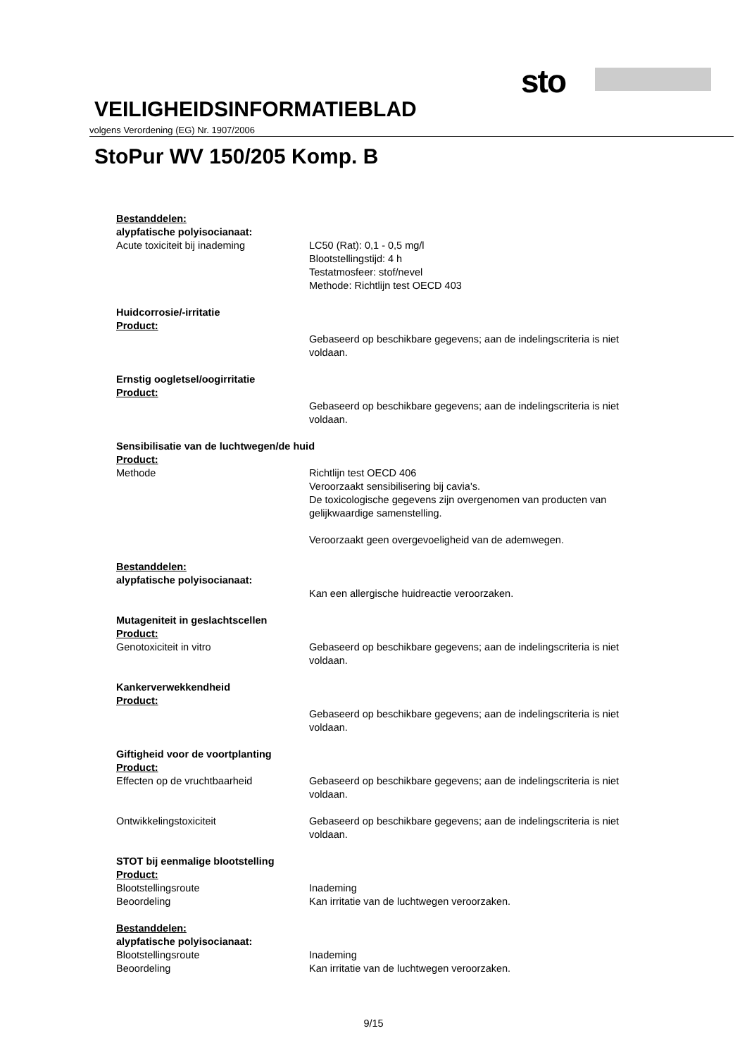sto
VEILIGHEIDSINFORMATIEBLAD
volgens Verordening (EG) Nr. 1907/2006
StoPur WV 150/205 Komp. B
Bestanddelen:
alypfatische polyisocianaat:
Acute toxiciteit bij inademing LC50 (Rat): 0,1 - 0,5 mg/l
Blootstellingstijd: 4 h
Testatmosfeer: stof/nevel
Methode: Richtlijn test OECD 403
Huidcorrosie/-irritatie
Product:
Gebaseerd op beschikbare gegevens; aan de indelingscriteria is niet voldaan.
Ernstig oogletsel/oogirritatie
Product:
Gebaseerd op beschikbare gegevens; aan de indelingscriteria is niet voldaan.
Sensibilisatie van de luchtwegen/de huid
Product:
Methode Richtlijn test OECD 406
Veroorzaakt sensibilisering bij cavia's.
De toxicologische gegevens zijn overgenomen van producten van gelijkwaardige samenstelling.
Veroorzaakt geen overgevoeligheid van de ademwegen.
Bestanddelen:
alypfatische polyisocianaat:
Kan een allergische huidreactie veroorzaken.
Mutageniteit in geslachtscellen
Product:
Genotoxiciteit in vitro Gebaseerd op beschikbare gegevens; aan de indelingscriteria is niet voldaan.
Kankerverwekkendheid
Product:
Gebaseerd op beschikbare gegevens; aan de indelingscriteria is niet voldaan.
Giftigheid voor de voortplanting
Product:
Effecten op de vruchtbaarheid Gebaseerd op beschikbare gegevens; aan de indelingscriteria is niet voldaan.
Ontwikkelingstoxiciteit Gebaseerd op beschikbare gegevens; aan de indelingscriteria is niet voldaan.
STOT bij eenmalige blootstelling
Product:
Blootstellingsroute Inademing
Beoordeling Kan irritatie van de luchtwegen veroorzaken.
Bestanddelen:
alypfatische polyisocianaat:
Blootstellingsroute Inademing
Beoordeling Kan irritatie van de luchtwegen veroorzaken.
9/15